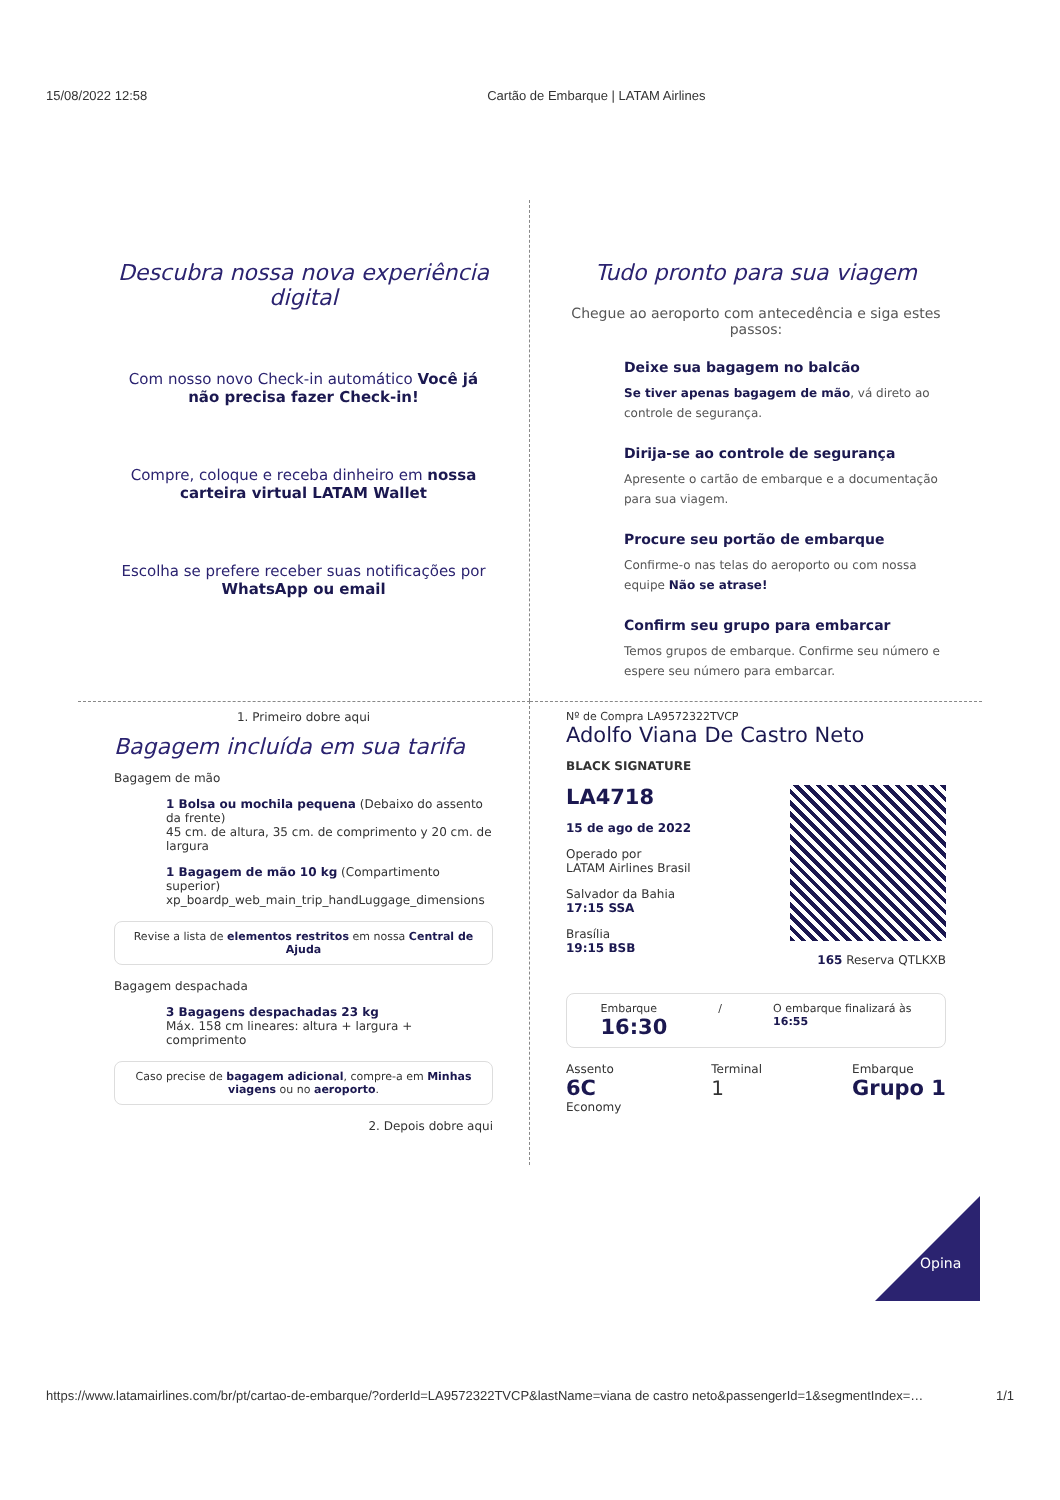15/08/2022 12:58 Cartão de Embarque | LATAM Airlines
Descubra nossa nova experiência digital
Com nosso novo Check-in automático Você já não precisa fazer Check-in!
Compre, coloque e receba dinheiro em nossa carteira virtual LATAM Wallet
Escolha se prefere receber suas notificações por WhatsApp ou email
Tudo pronto para sua viagem
Chegue ao aeroporto com antecedência e siga estes passos:
Deixe sua bagagem no balcão
Se tiver apenas bagagem de mão, vá direto ao controle de segurança.
Dirija-se ao controle de segurança
Apresente o cartão de embarque e a documentação para sua viagem.
Procure seu portão de embarque
Confirme-o nas telas do aeroporto ou com nossa equipe Não se atrase!
Confirm seu grupo para embarcar
Temos grupos de embarque. Confirme seu número e espere seu número para embarcar.
1. Primeiro dobre aqui
Bagagem incluída em sua tarifa
Bagagem de mão
1 Bolsa ou mochila pequena (Debaixo do assento da frente)
45 cm. de altura, 35 cm. de comprimento y 20 cm. de largura
1 Bagagem de mão 10 kg (Compartimento superior)
xp_boardp_web_main_trip_handLuggage_dimensions
Revise a lista de elementos restritos em nossa Central de Ajuda
Bagagem despachada
3 Bagagens despachadas 23 kg
Máx. 158 cm lineares: altura + largura + comprimento
Caso precise de bagagem adicional, compre-a em Minhas viagens ou no aeroporto.
2. Depois dobre aqui
Nº de Compra LA9572322TVCP
Adolfo Viana De Castro Neto
BLACK SIGNATURE
LA4718
15 de ago de 2022
Operado por
LATAM Airlines Brasil
Salvador da Bahia
17:15 SSA
Brasília
19:15 BSB
165 Reserva QTLKXB
Embarque
16:30
/ O embarque finalizará às
16:55
Assento
6C
Economy
Terminal
1
Embarque
Grupo 1
Opina
https://www.latamairlines.com/br/pt/cartao-de-embarque/?orderId=LA9572322TVCP&lastName=viana de castro neto&passengerId=1&segmentIndex=… 1/1